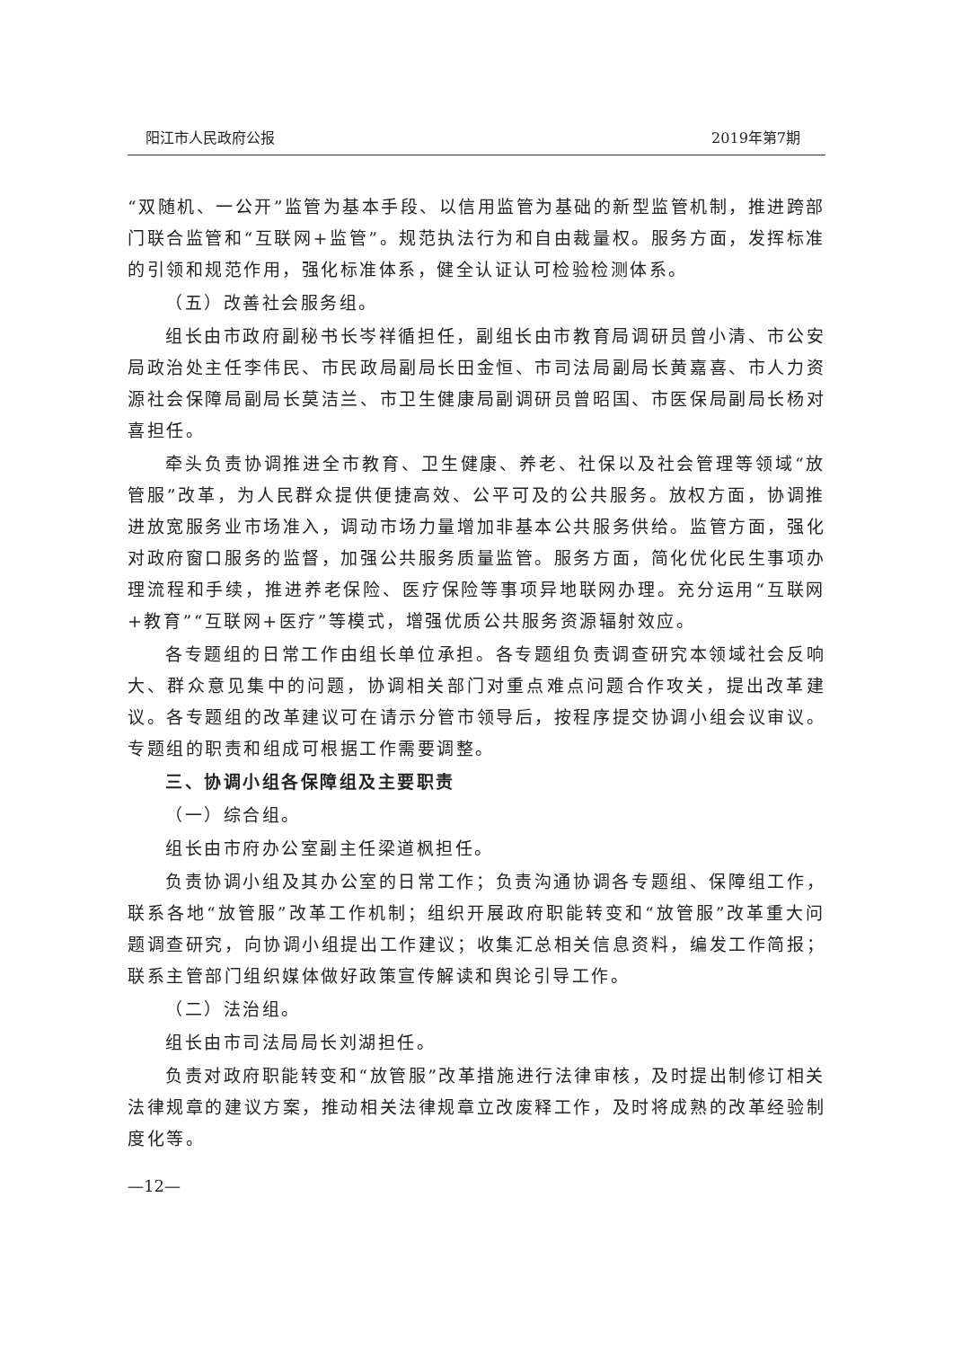阳江市人民政府公报 2019年第7期
“双随机、一公开”监管为基本手段、以信用监管为基础的新型监管机制，推进跨部门联合监管和“互联网+监管”。规范执法行为和自由裁量权。服务方面，发挥标准的引领和规范作用，强化标准体系，健全认证认可检验检测体系。
（五）改善社会服务组。
组长由市政府副秘书长岑祥循担任，副组长由市教育局调研员曾小清、市公安局政治处主任李伟民、市民政局副局长田金恒、市司法局副局长黄嘉喜、市人力资源社会保障局副局长莫洁兰、市卫生健康局副调研员曾昭国、市医保局副局长杨对喜担任。
牵头负责协调推进全市教育、卫生健康、养老、社保以及社会管理等领域“放管服”改革，为人民群众提供便捷高效、公平可及的公共服务。放权方面，协调推进放宽服务业市场准入，调动市场力量增加非基本公共服务供给。监管方面，强化对政府窗口服务的监督，加强公共服务质量监管。服务方面，简化优化民生事项办理流程和手续，推进养老保险、医疗保险等事项异地联网办理。充分运用“互联网+教育”“互联网+医疗”等模式，增强优质公共服务资源辐射效应。
各专题组的日常工作由组长单位承担。各专题组负责调查研究本领域社会反响大、群众意见集中的问题，协调相关部门对重点难点问题合作攻关，提出改革建议。各专题组的改革建议可在请示分管市领导后，按程序提交协调小组会议审议。专题组的职责和组成可根据工作需要调整。
三、协调小组各保障组及主要职责
（一）综合组。
组长由市府办公室副主任梁道枫担任。
负责协调小组及其办公室的日常工作；负责沟通协调各专题组、保障组工作，联系各地“放管服”改革工作机制；组织开展政府职能转变和“放管服”改革重大问题调查研究，向协调小组提出工作建议；收集汇总相关信息资料，编发工作简报；联系主管部门组织媒体做好政策宣传解读和舆论引导工作。
（二）法治组。
组长由市司法局局长刘湖担任。
负责对政府职能转变和“放管服”改革措施进行法律审核，及时提出制修订相关法律规章的建议方案，推动相关法律规章立改废释工作，及时将成熟的改革经验制度化等。
—12—